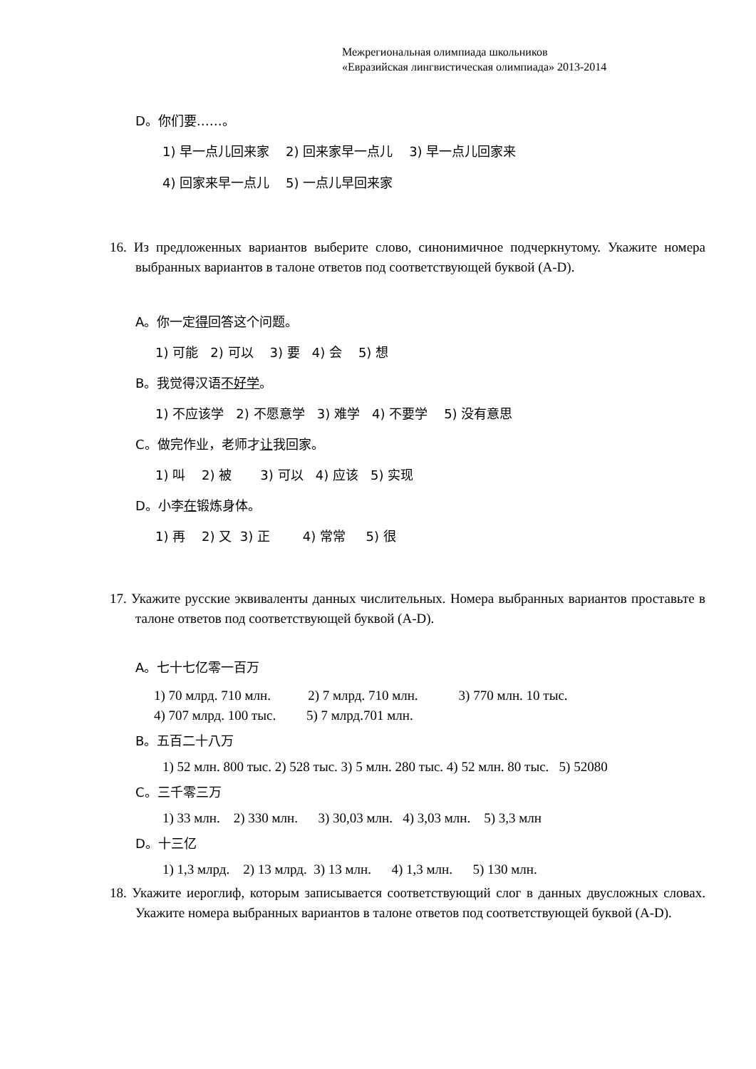Межрегиональная олимпиада школьников
«Евразийская лингвистическая олимпиада» 2013-2014
D。你们要……。
1) 早一点儿回来家 2) 回来家早一点儿 3) 早一点儿回家来
4) 回家来早一点儿 5) 一点儿早回来家
16. Из предложенных вариантов выберите слово, синонимичное подчеркнутому. Укажите номера выбранных вариантов в талоне ответов под соответствующей буквой (A-D).
A。你一定得回答这个问题。
1) 可能 2) 可以 3) 要 4) 会 5) 想
B。我觉得汉语不好学。
1) 不应该学 2) 不愿意学 3) 难学 4) 不要学 5) 没有意思
C。做完作业，老师才让我回家。
1) 叫 2) 被 3) 可以 4) 应该 5) 实现
D。小李在锻炼身体。
1) 再 2) 又 3) 正 4) 常常 5) 很
17. Укажите русские эквиваленты данных числительных. Номера выбранных вариантов проставьте в талоне ответов под соответствующей буквой (A-D).
A。七十七亿零一百万
1) 70 млрд. 710 млн. 2) 7 млрд. 710 млн. 3) 770 млн. 10 тыс.
4) 707 млрд. 100 тыс. 5) 7 млрд.701 млн.
B。五百二十八万
1) 52 млн. 800 тыс. 2) 528 тыс. 3) 5 млн. 280 тыс. 4) 52 млн. 80 тыс. 5) 52080
C。三千零三万
1) 33 млн. 2) 330 млн. 3) 30,03 млн. 4) 3,03 млн. 5) 3,3 млн
D。十三亿
1) 1,3 млрд. 2) 13 млрд. 3) 13 млн. 4) 1,3 млн. 5) 130 млн.
18. Укажите иероглиф, которым записывается соответствующий слог в данных двусложных словах. Укажите номера выбранных вариантов в талоне ответов под соответствующей буквой (A-D).